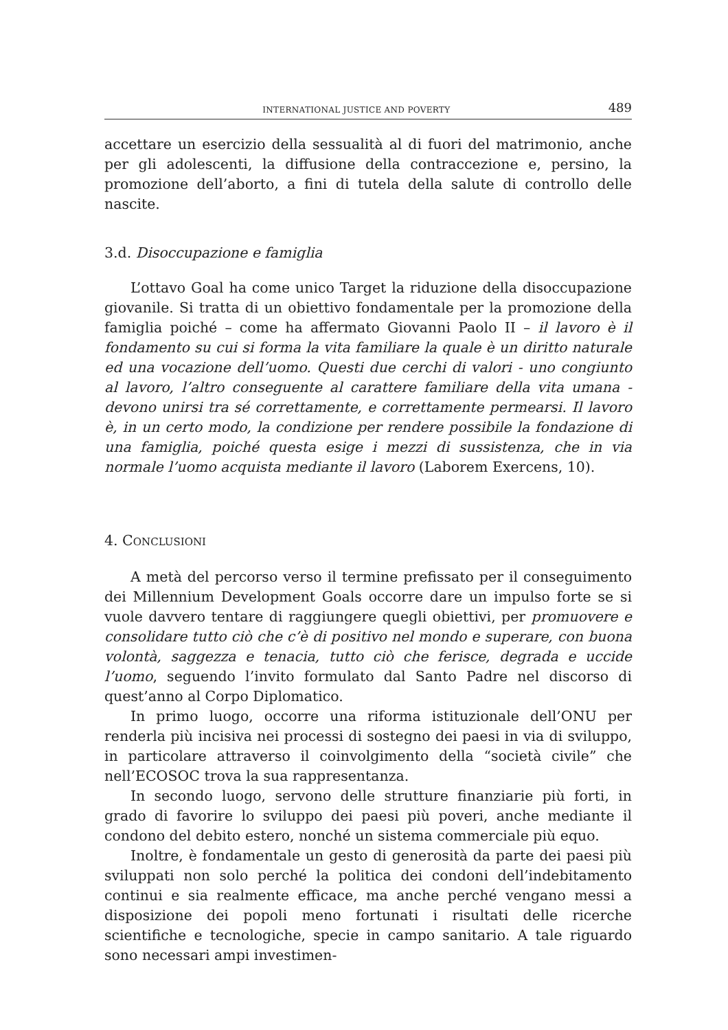INTERNATIONAL JUSTICE AND POVERTY 489
accettare un esercizio della sessualità al di fuori del matrimonio, anche per gli adolescenti, la diffusione della contraccezione e, persino, la promozione dell’aborto, a fini di tutela della salute di controllo delle nascite.
3.d. Disoccupazione e famiglia
L’ottavo Goal ha come unico Target la riduzione della disoccupazione giovanile. Si tratta di un obiettivo fondamentale per la promozione della famiglia poiché – come ha affermato Giovanni Paolo II – il lavoro è il fondamento su cui si forma la vita familiare la quale è un diritto naturale ed una vocazione dell’uomo. Questi due cerchi di valori - uno congiunto al lavoro, l’altro conseguente al carattere familiare della vita umana - devono unirsi tra sé correttamente, e correttamente permearsi. Il lavoro è, in un certo modo, la condizione per rendere possibile la fondazione di una famiglia, poiché questa esige i mezzi di sussistenza, che in via normale l’uomo acquista mediante il lavoro (Laborem Exercens, 10).
4. CONCLUSIONI
A metà del percorso verso il termine prefissato per il conseguimento dei Millennium Development Goals occorre dare un impulso forte se si vuole davvero tentare di raggiungere quegli obiettivi, per promuovere e consolidare tutto ciò che c’è di positivo nel mondo e superare, con buona volontà, saggezza e tenacia, tutto ciò che ferisce, degrada e uccide l’uomo, seguendo l’invito formulato dal Santo Padre nel discorso di quest’anno al Corpo Diplomatico.
In primo luogo, occorre una riforma istituzionale dell’ONU per renderla più incisiva nei processi di sostegno dei paesi in via di sviluppo, in particolare attraverso il coinvolgimento della “società civile” che nell’ECOSOC trova la sua rappresentanza.
In secondo luogo, servono delle strutture finanziarie più forti, in grado di favorire lo sviluppo dei paesi più poveri, anche mediante il condono del debito estero, nonché un sistema commerciale più equo.
Inoltre, è fondamentale un gesto di generosità da parte dei paesi più sviluppati non solo perché la politica dei condoni dell’indebitamento continui e sia realmente efficace, ma anche perché vengano messi a disposizione dei popoli meno fortunati i risultati delle ricerche scientifiche e tecnologiche, specie in campo sanitario. A tale riguardo sono necessari ampi investimen-